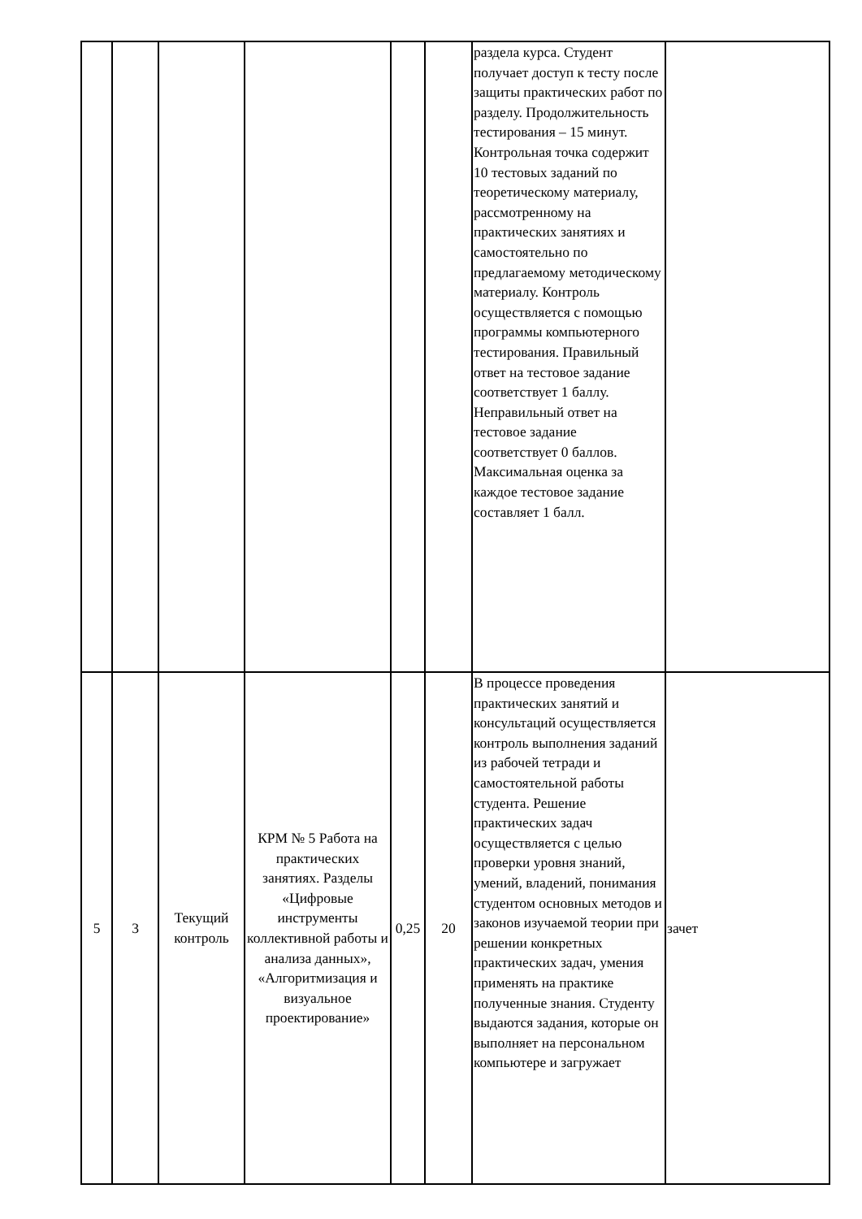| | | | | | | раздела курса. Студент получает доступ к тесту после защиты практических работ по разделу. Продолжительность тестирования – 15 минут. Контрольная точка содержит 10 тестовых заданий по теоретическому материалу, рассмотренному на практических занятиях и самостоятельно по предлагаемому методическому материалу. Контроль осуществляется с помощью программы компьютерного тестирования. Правильный ответ на тестовое задание соответствует 1 баллу. Неправильный ответ на тестовое задание соответствует 0 баллов. Максимальная оценка за каждое тестовое задание составляет 1 балл. | |
| 5 | 3 | Текущий контроль | КРМ № 5 Работа на практических занятиях. Разделы «Цифровые инструменты коллективной работы и анализа данных», «Алгоритмизация и визуальное проектирование» | 0,25 | 20 | В процессе проведения практических занятий и консультаций осуществляется контроль выполнения заданий из рабочей тетради и самостоятельной работы студента. Решение практических задач осуществляется с целью проверки уровня знаний, умений, владений, понимания студентом основных методов и законов изучаемой теории при решении конкретных практических задач, умения применять на практике полученные знания. Студенту выдаются задания, которые он выполняет на персональном компьютере и загружает | зачет |